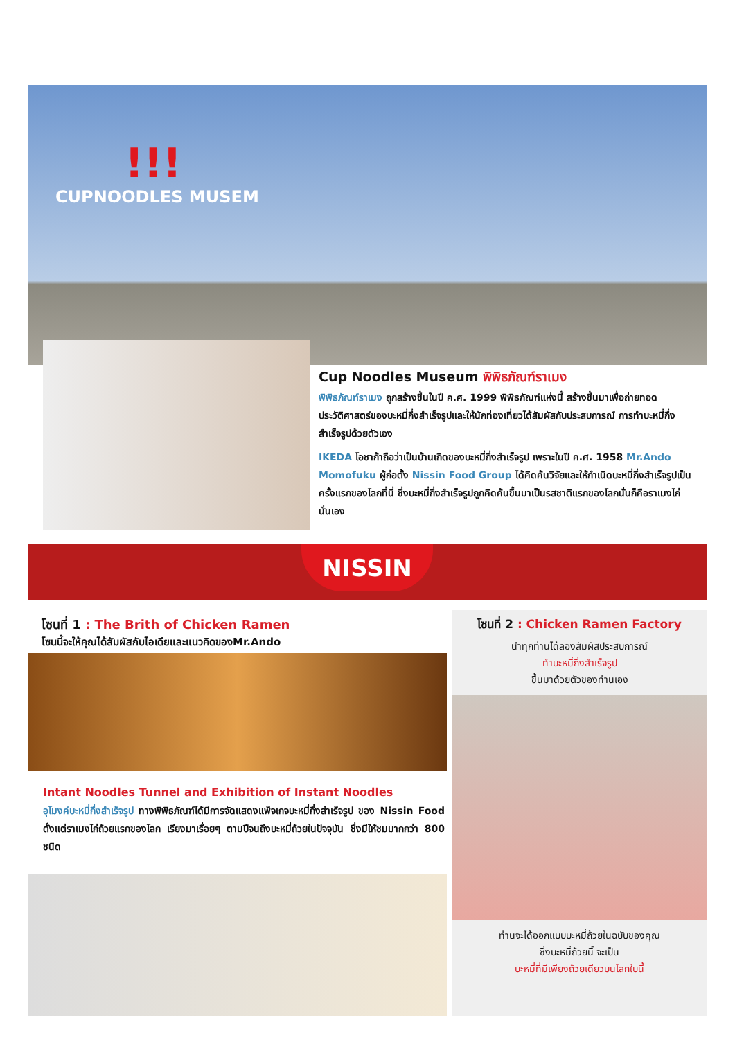!!!
CUPNOODLES MUSEM
Cup Noodles Museum พิพิธภัณฑ์ราเมง
พิพิธภัณฑ์ราเมง ถูกสร้างขึ้นในปี ค.ศ. 1999 พิพิธภัณฑ์แห่งนี้ สร้างขึ้นมาเพื่อถ่ายทอดประวัติศาสตร์ของบะหมี่กึ่งสำเร็จรูปและให้นักท่องเที่ยวได้สัมผัสกับประสบการณ์ การทำบะหมี่กึ่งสำเร็จรูปด้วยตัวเอง
IKEDA โอซาก้าถือว่าเป็นบ้านเกิดของบะหมี่กึ่งสำเร็จรูป เพราะในปี ค.ศ. 1958 Mr.Ando Momofuku ผู้ก่อตั้ง Nissin Food Group ได้คิดค้นวิจัยและให้กำเนิดบะหมี่กึ่งสำเร็จรูปเป็นครั้งแรกของโลกที่นี่ ซึ่งบะหมี่กึ่งสำเร็จรูปถูกคิดค้นขึ้นมาเป็นรสชาติแรกของโลกนั่นก็คือราเมงไก่นั่นเอง
NISSIN
โซนที่ 1 : The Brith of Chicken Ramen
โซนนี้จะให้คุณได้สัมผัสกับไอเดียและแนวคิดของMr.Ando
Intant Noodles Tunnel and Exhibition of Instant Noodles
อุโมงค์บะหมี่กึ่งสำเร็จรูป ทางพิพิธภัณฑ์ได้มีการจัดแสดงแพ็จเกจบะหมี่กึ่งสำเร็จรูป ของ Nissin Food ตั้งแต่ราเมงไก่ถ้วยแรกของโลก เรียงมาเรื่อยๆ ตามปีจนถึงบะหมี่ถ้วยในปัจจุบัน ซึ่งมีให้ชมมากกว่า 800 ชนิด
โซนที่ 2 : Chicken Ramen Factory
นำทุกท่านได้ลองสัมผัสประสบการณ์
ทำบะหมี่กึ่งสำเร็จรูป
ขึ้นมาด้วยตัวของท่านเอง
ท่านจะได้ออกแบบบะหมี่ถ้วยในฉบับของคุณ
ซึ่งบะหมี่ถ้วยนี้ จะเป็น
บะหมี่ที่มีเพียงถ้วยเดียวบนโลกใบนี้